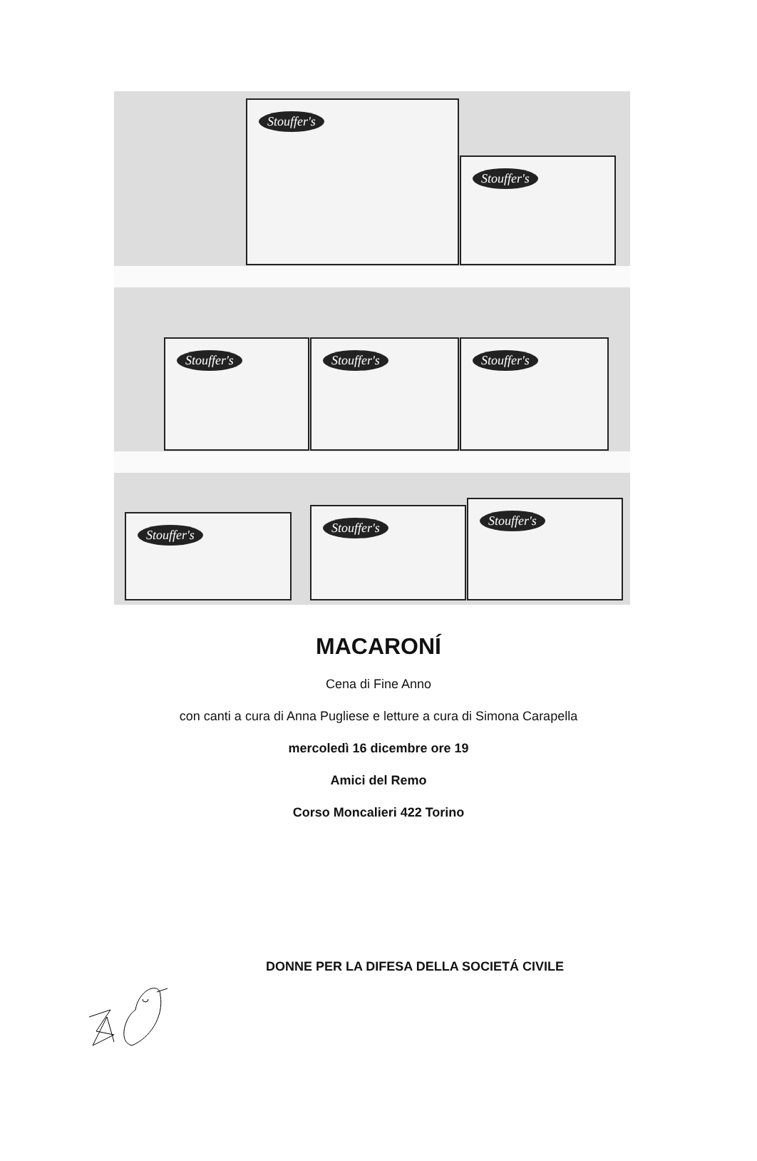Stouffer's
Stouffer's
Stouffer's Stouffer's Stouffer's
Stouffer's
Stouffer's
Stouffer's
MACARONÍ
Cena di Fine Anno
con canti a cura di Anna Pugliese e letture a cura di Simona Carapella
mercoledì 16 dicembre ore 19
Amici del Remo
Corso Moncalieri 422 Torino
DONNE PER LA DIFESA DELLA SOCIETÁ CIVILE